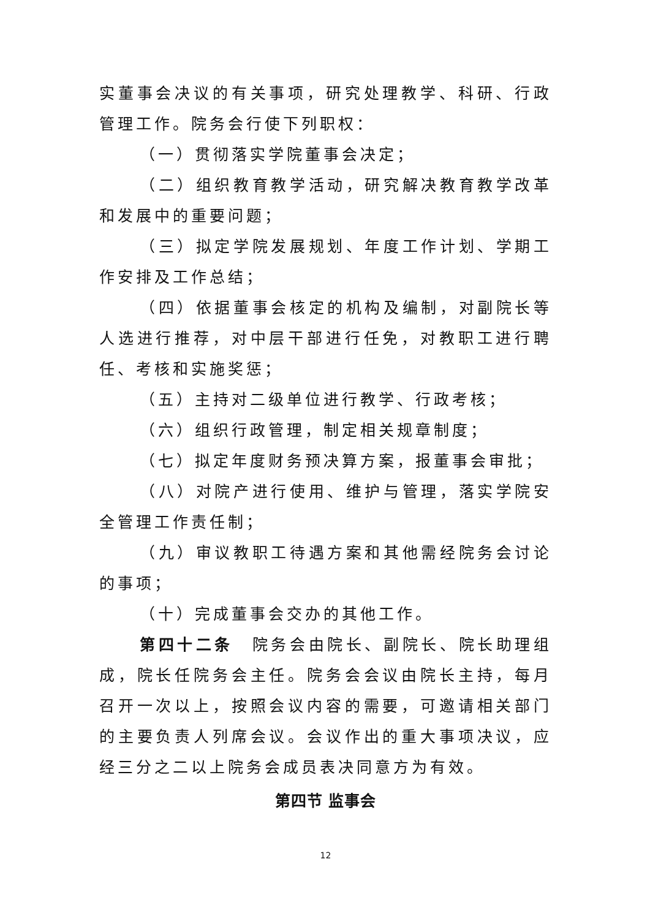实董事会决议的有关事项，研究处理教学、科研、行政管理工作。院务会行使下列职权：
（一）贯彻落实学院董事会决定；
（二）组织教育教学活动，研究解决教育教学改革和发展中的重要问题；
（三）拟定学院发展规划、年度工作计划、学期工作安排及工作总结；
（四）依据董事会核定的机构及编制，对副院长等人选进行推荐，对中层干部进行任免，对教职工进行聘任、考核和实施奖惩；
（五）主持对二级单位进行教学、行政考核；
（六）组织行政管理，制定相关规章制度；
（七）拟定年度财务预决算方案，报董事会审批；
（八）对院产进行使用、维护与管理，落实学院安全管理工作责任制；
（九）审议教职工待遇方案和其他需经院务会讨论的事项；
（十）完成董事会交办的其他工作。
第四十二条　院务会由院长、副院长、院长助理组成，院长任院务会主任。院务会会议由院长主持，每月召开一次以上，按照会议内容的需要，可邀请相关部门的主要负责人列席会议。会议作出的重大事项决议，应经三分之二以上院务会成员表决同意方为有效。
第四节 监事会
12